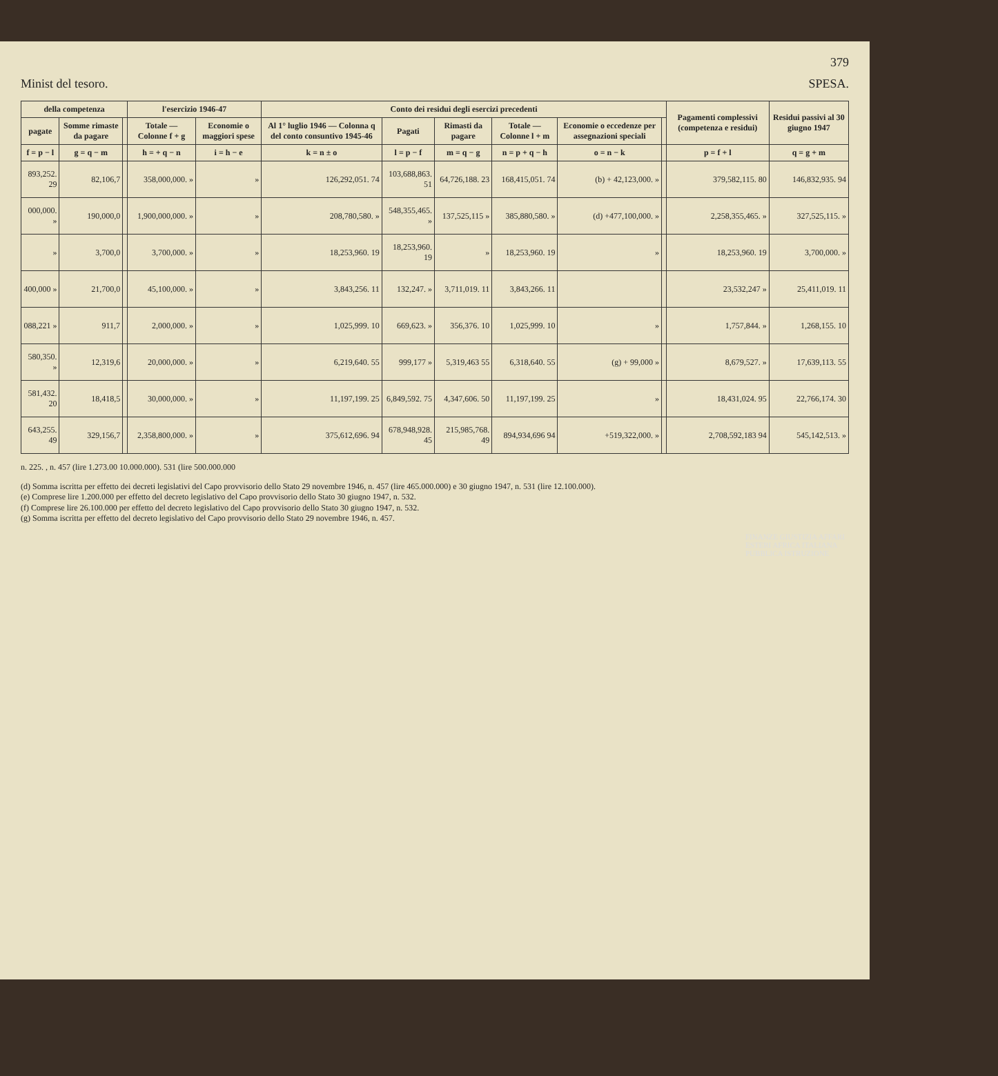379
Minist del tesoro. SPESA.
| della competenza | | | l'esercizio 1946-47 | | Conto dei residui degli esercizi precedenti | | | | | | Pagamenti complessivi (competenza e residui) | Residui passivi al 30 giugno 1947 |
| --- | --- | --- | --- | --- | --- | --- | --- | --- | --- | --- | --- | --- |
| pagate | Somme rimaste da pagare | | Totale — Colonne f + g | Economie o maggiori spese | Al 1° luglio 1946 — Colonna q del conto consuntivo 1945-46 | Pagati | Rimasti da pagare | Totale — Colonne l + m | Economie o eccedenze per assegnazioni speciali | | | |
| f = p − l | g = q − m | | h = + q − n | i = h − e | k = n ± o | l = p − f | m = q − g | n = p + q − h | o = n − k | | p = f + l | q = g + m |
| 893,252. 29 | 82,106,7 | | 358,000,000. » | » | 126,292,051. 74 | 103,688,863. 51 | 64,726,188. 23 | 168,415,051. 74 | (b) + 42,123,000. » | | 379,582,115. 80 | 146,832,935. 94 |
| 000,000. » | 190,000,0 | | 1,900,000,000. » | » | 208,780,580. » | 548,355,465. » | 137,525,115 » | 385,880,580. » | (d) +477,100,000. » | | 2,258,355,465. » | 327,525,115. » |
| » | 3,700,0 | | 3,700,000. » | » | 18,253,960. 19 | 18,253,960. 19 | » | 18,253,960. 19 | » | | 18,253,960. 19 | 3,700,000. » |
| 400,000 » | 21,700,0 | | 45,100,000. » | » | 3,843,256. 11 | 132,247. » | 3,711,019. 11 | 3,843,266. 11 | | | 23,532,247 » | 25,411,019. 11 |
| 088,221 » | 911,7 | | 2,000,000. » | » | 1,025,999. 10 | 669,623. » | 356,376. 10 | 1,025,999. 10 | » | | 1,757,844. » | 1,268,155. 10 |
| 580,350. » | 12,319,6 | | 20,000,000. » | » | 6,219,640. 55 | 999,177 » | 5,319,463 55 | 6,318,640. 55 | (g) + 99,000 » | | 8,679,527. » | 17,639,113. 55 |
| 581,432. 20 | 18,418,5 | | 30,000,000. » | » | 11,197,199. 25 | 6,849,592. 75 | 4,347,606. 50 | 11,197,199. 25 | » | | 18,431,024. 95 | 22,766,174. 30 |
| 643,255. 49 | 329,156,7 | | 2,358,800,000. » | » | 375,612,696. 94 | 678,948,928. 45 | 215,985,768. 49 | 894,934,696 94 | +519,322,000. » | | 2,708,592,183 94 | 545,142,513. » |
n. 225. , n. 457 (lire 1.273.00 10.000.000). 531 (lire 500.000.000
(d) Somma iscritta per effetto dei decreti legislativi del Capo provvisorio dello Stato 29 novembre 1946, n. 457 (lire 465.000.000) e 30 giugno 1947, n. 531 (lire 12.100.000).
(e) Comprese lire 1.200.000 per effetto del decreto legislativo del Capo provvisorio dello Stato 30 giugno 1947, n. 532.
(f) Comprese lire 26.100.000 per effetto del decreto legislativo del Capo provvisorio dello Stato 30 giugno 1947, n. 532.
(g) Somma iscritta per effetto del decreto legislativo del Capo provvisorio dello Stato 29 novembre 1946, n. 457.
FINANZE GIUSTIZIA AFFARI ESTERI AFRICA ITALIANA PUBBLICA ISTRUZIONE